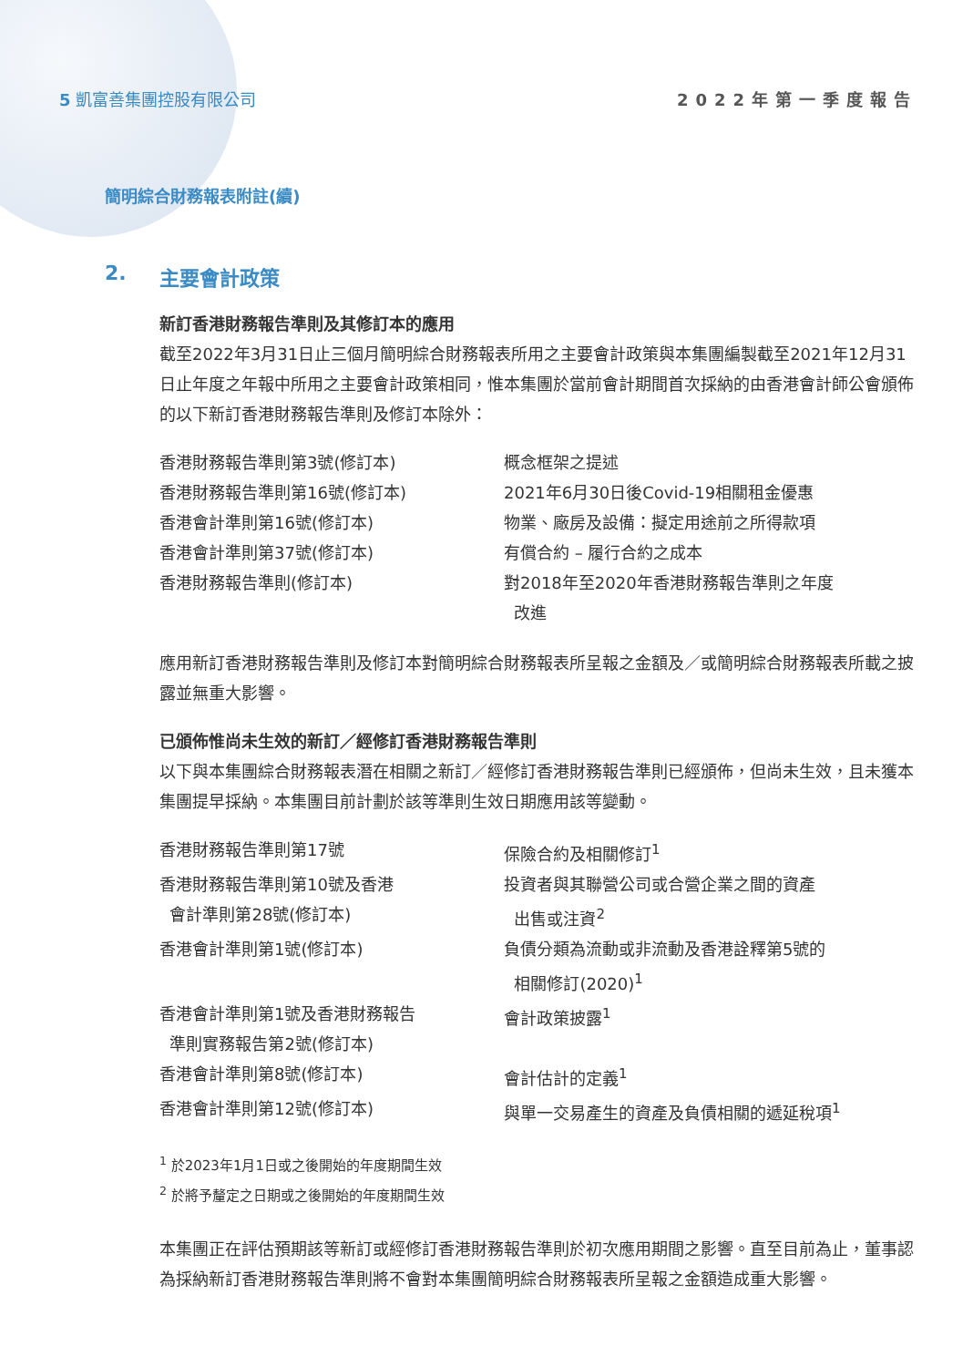5 凱富善集團控股有限公司 2022年第一季度報告
簡明綜合財務報表附註(續)
2. 主要會計政策
新訂香港財務報告準則及其修訂本的應用
截至2022年3月31日止三個月簡明綜合財務報表所用之主要會計政策與本集團編製截至2021年12月31日止年度之年報中所用之主要會計政策相同，惟本集團於當前會計期間首次採納的由香港會計師公會頒佈的以下新訂香港財務報告準則及修訂本除外：
| 香港財務報告準則第3號(修訂本) | 概念框架之提述 |
| 香港財務報告準則第16號(修訂本) | 2021年6月30日後Covid-19相關租金優惠 |
| 香港會計準則第16號(修訂本) | 物業、廠房及設備：擬定用途前之所得款項 |
| 香港會計準則第37號(修訂本) | 有償合約 – 履行合約之成本 |
| 香港財務報告準則(修訂本) | 對2018年至2020年香港財務報告準則之年度 改進 |
應用新訂香港財務報告準則及修訂本對簡明綜合財務報表所呈報之金額及／或簡明綜合財務報表所載之披露並無重大影響。
已頒佈惟尚未生效的新訂／經修訂香港財務報告準則
以下與本集團綜合財務報表潛在相關之新訂／經修訂香港財務報告準則已經頒佈，但尚未生效，且未獲本集團提早採納。本集團目前計劃於該等準則生效日期應用該等變動。
| 香港財務報告準則第17號 | 保險合約及相關修訂<sup>1</sup> |
| 香港財務報告準則第10號及香港 會計準則第28號(修訂本) | 投資者與其聯營公司或合營企業之間的資產 出售或注資<sup>2</sup> |
| 香港會計準則第1號(修訂本) | 負債分類為流動或非流動及香港詮釋第5號的 相關修訂(2020)<sup>1</sup> |
| 香港會計準則第1號及香港財務報告 準則實務報告第2號(修訂本) | 會計政策披露<sup>1</sup> |
| 香港會計準則第8號(修訂本) | 會計估計的定義<sup>1</sup> |
| 香港會計準則第12號(修訂本) | 與單一交易產生的資產及負債相關的遞延稅項<sup>1</sup> |
<sup>1</sup> 於2023年1月1日或之後開始的年度期間生效
<sup>2</sup> 於將予釐定之日期或之後開始的年度期間生效
本集團正在評估預期該等新訂或經修訂香港財務報告準則於初次應用期間之影響。直至目前為止，董事認為採納新訂香港財務報告準則將不會對本集團簡明綜合財務報表所呈報之金額造成重大影響。